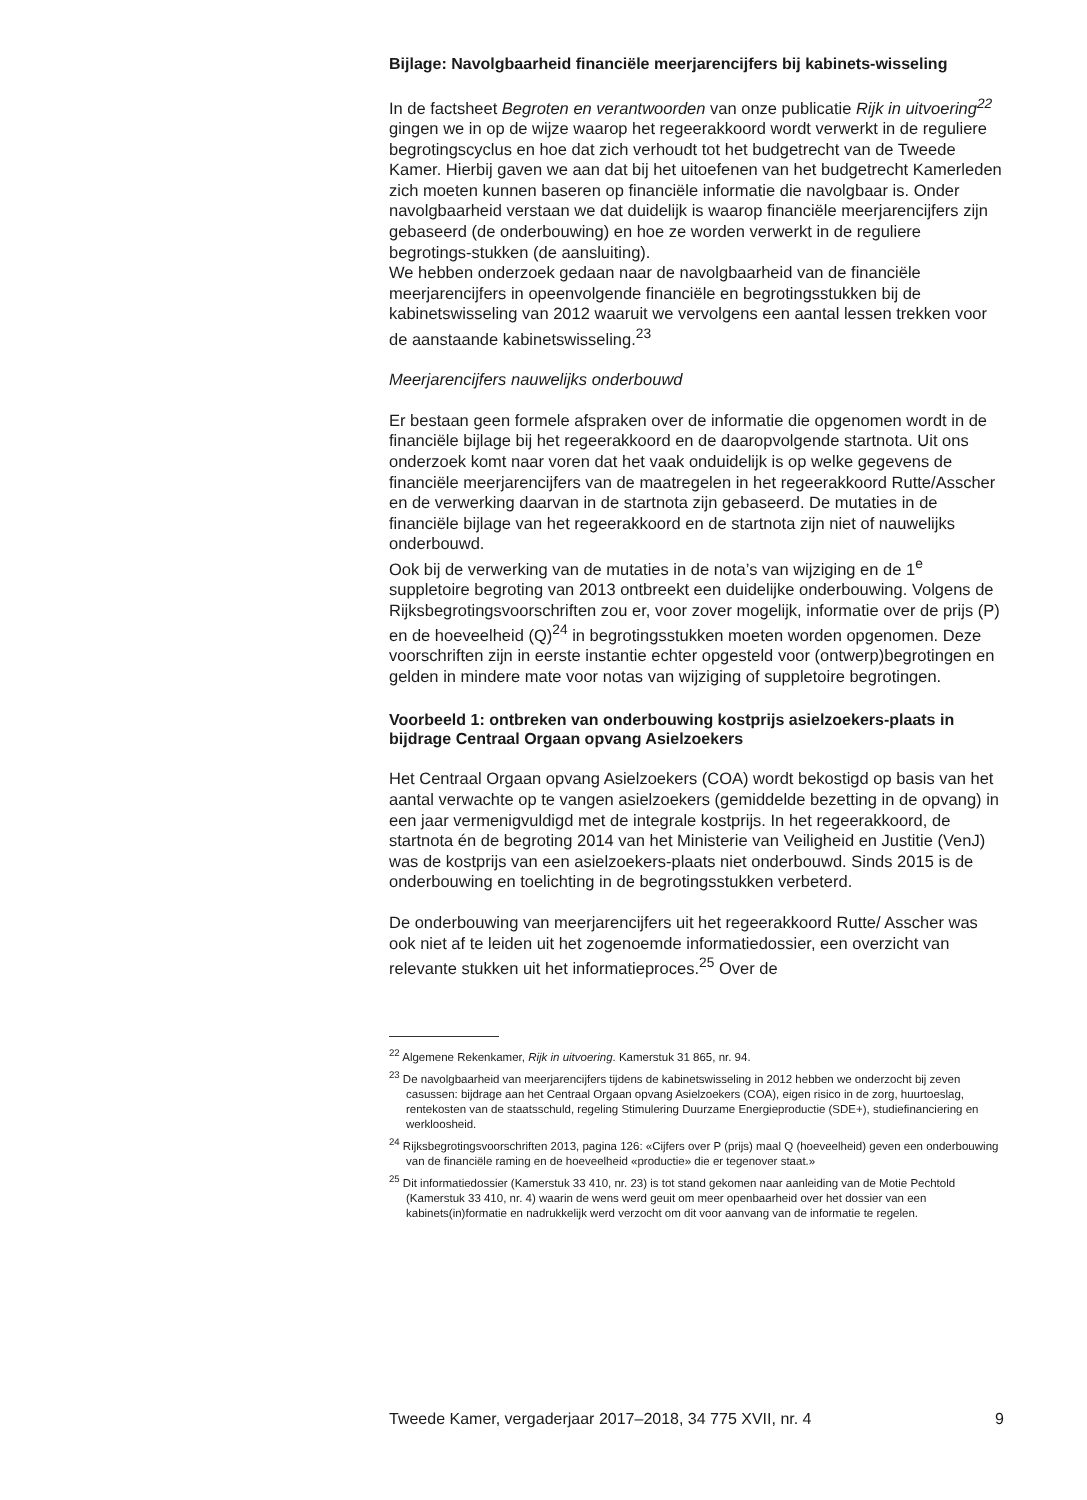Bijlage: Navolgbaarheid financiële meerjarencijfers bij kabinets-wisseling
In de factsheet Begroten en verantwoorden van onze publicatie Rijk in uitvoering<sup>22</sup> gingen we in op de wijze waarop het regeerakkoord wordt verwerkt in de reguliere begrotingscyclus en hoe dat zich verhoudt tot het budgetrecht van de Tweede Kamer. Hierbij gaven we aan dat bij het uitoefenen van het budgetrecht Kamerleden zich moeten kunnen baseren op financiële informatie die navolgbaar is. Onder navolgbaarheid verstaan we dat duidelijk is waarop financiële meerjarencijfers zijn gebaseerd (de onderbouwing) en hoe ze worden verwerkt in de reguliere begrotings-stukken (de aansluiting).
We hebben onderzoek gedaan naar de navolgbaarheid van de financiële meerjarencijfers in opeenvolgende financiële en begrotingsstukken bij de kabinetswisseling van 2012 waaruit we vervolgens een aantal lessen trekken voor de aanstaande kabinetswisseling.<sup>23</sup>
Meerjarencijfers nauwelijks onderbouwd
Er bestaan geen formele afspraken over de informatie die opgenomen wordt in de financiële bijlage bij het regeerakkoord en de daaropvolgende startnota. Uit ons onderzoek komt naar voren dat het vaak onduidelijk is op welke gegevens de financiële meerjarencijfers van de maatregelen in het regeerakkoord Rutte/Asscher en de verwerking daarvan in de startnota zijn gebaseerd. De mutaties in de financiële bijlage van het regeerakkoord en de startnota zijn niet of nauwelijks onderbouwd.
Ook bij de verwerking van de mutaties in de nota’s van wijziging en de 1<sup>e</sup> suppletoire begroting van 2013 ontbreekt een duidelijke onderbouwing. Volgens de Rijksbegrotingsvoorschriften zou er, voor zover mogelijk, informatie over de prijs (P) en de hoeveelheid (Q)<sup>24</sup> in begrotingsstukken moeten worden opgenomen. Deze voorschriften zijn in eerste instantie echter opgesteld voor (ontwerp)begrotingen en gelden in mindere mate voor notas van wijziging of suppletoire begrotingen.
Voorbeeld 1: ontbreken van onderbouwing kostprijs asielzoekers-plaats in bijdrage Centraal Orgaan opvang Asielzoekers
Het Centraal Orgaan opvang Asielzoekers (COA) wordt bekostigd op basis van het aantal verwachte op te vangen asielzoekers (gemiddelde bezetting in de opvang) in een jaar vermenigvuldigd met de integrale kostprijs. In het regeerakkoord, de startnota én de begroting 2014 van het Ministerie van Veiligheid en Justitie (VenJ) was de kostprijs van een asielzoekers-plaats niet onderbouwd. Sinds 2015 is de onderbouwing en toelichting in de begrotingsstukken verbeterd.
De onderbouwing van meerjarencijfers uit het regeerakkoord Rutte/ Asscher was ook niet af te leiden uit het zogenoemde informatiedossier, een overzicht van relevante stukken uit het informatieproces.<sup>25</sup> Over de
<sup>22</sup> Algemene Rekenkamer, Rijk in uitvoering. Kamerstuk 31 865, nr. 94.
<sup>23</sup> De navolgbaarheid van meerjarencijfers tijdens de kabinetswisseling in 2012 hebben we onderzocht bij zeven casussen: bijdrage aan het Centraal Orgaan opvang Asielzoekers (COA), eigen risico in de zorg, huurtoeslag, rentekosten van de staatsschuld, regeling Stimulering Duurzame Energieproductie (SDE+), studiefinanciering en werkloosheid.
<sup>24</sup> Rijksbegrotingsvoorschriften 2013, pagina 126: «Cijfers over P (prijs) maal Q (hoeveelheid) geven een onderbouwing van de financiële raming en de hoeveelheid «productie» die er tegenover staat.»
<sup>25</sup> Dit informatiedossier (Kamerstuk 33 410, nr. 23) is tot stand gekomen naar aanleiding van de Motie Pechtold (Kamerstuk 33 410, nr. 4) waarin de wens werd geuit om meer openbaarheid over het dossier van een kabinets(in)formatie en nadrukkelijk werd verzocht om dit voor aanvang van de informatie te regelen.
Tweede Kamer, vergaderjaar 2017–2018, 34 775 XVII, nr. 4 9